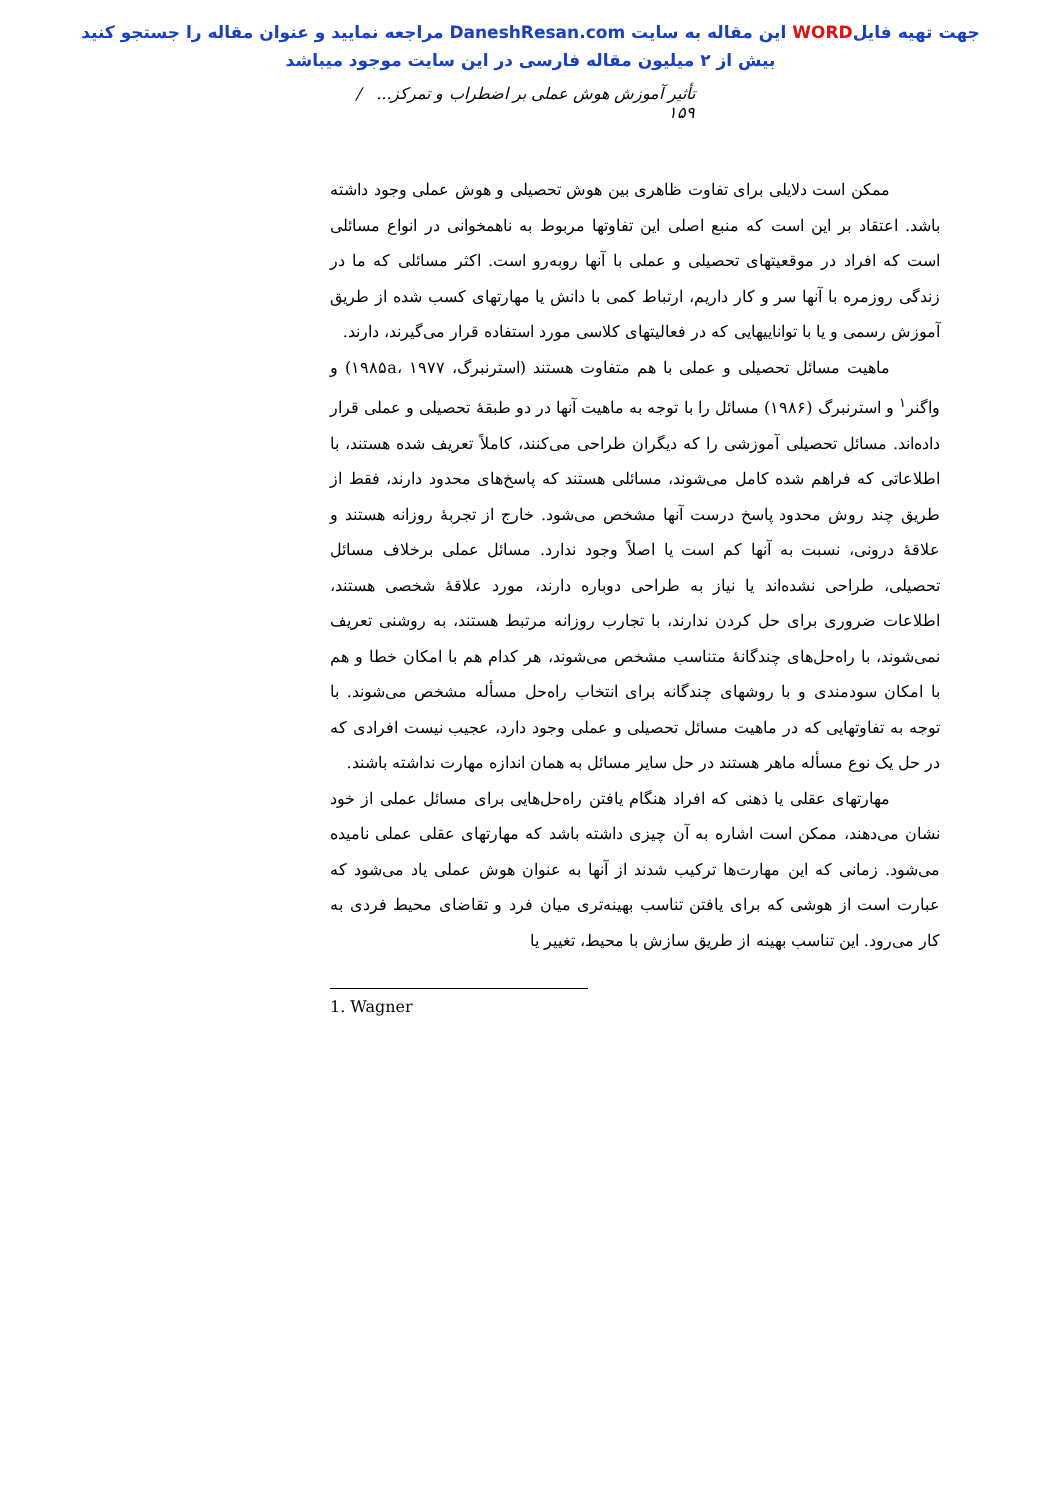جهت تهیه فایلWORD این مقاله به سایت DaneshResan.com مراجعه نمایید و عنوان مقاله را جستجو کنید
بیش از ۲ میلیون مقاله فارسی در این سایت موجود میباشد
تأثیر آموزش هوش عملی بر اضطراب و تمرکز... / ۱۵۹
ممکن است دلایلی برای تفاوت ظاهری بین هوش تحصیلی و هوش عملی وجود داشته باشد. اعتقاد بر این است که منبع اصلی این تفاوتها مربوط به ناهمخوانی در انواع مسائلی است که افراد در موقعیتهای تحصیلی و عملی با آنها روبه‌رو است. اکثر مسائلی که ما در زندگی روزمره با آنها سر و کار داریم، ارتباط کمی با دانش یا مهارتهای کسب شده از طریق آموزش رسمی و یا با تواناییهایی که در فعالیتهای کلاسی مورد استفاده قرار می‌گیرند، دارند.
ماهیت مسائل تحصیلی و عملی با هم متفاوت هستند (استرنبرگ، ۱۹۸۵a، ۱۹۷۷) و واگنر<sup>۱</sup> و استرنبرگ (۱۹۸۶) مسائل را با توجه به ماهیت آنها در دو طبقهٔ تحصیلی و عملی قرار داده‌اند. مسائل تحصیلی آموزشی را که دیگران طراحی می‌کنند، کاملاً تعریف شده هستند، با اطلاعاتی که فراهم شده کامل می‌شوند، مسائلی هستند که پاسخ‌های محدود دارند، فقط از طریق چند روش محدود پاسخ درست آنها مشخص می‌شود. خارج از تجربهٔ روزانه هستند و علاقهٔ درونی، نسبت به آنها کم است یا اصلاً وجود ندارد. مسائل عملی برخلاف مسائل تحصیلی، طراحی نشده‌اند یا نیاز به طراحی دوباره دارند، مورد علاقهٔ شخصی هستند، اطلاعات ضروری برای حل کردن ندارند، با تجارب روزانه مرتبط هستند، به روشنی تعریف نمی‌شوند، با راه‌حل‌های چندگانهٔ متناسب مشخص می‌شوند، هر کدام هم با امکان خطا و هم با امکان سودمندی و با روشهای چندگانه برای انتخاب راه‌حل مسأله مشخص می‌شوند. با توجه به تفاوتهایی که در ماهیت مسائل تحصیلی و عملی وجود دارد، عجیب نیست افرادی که در حل یک نوع مسأله ماهر هستند در حل سایر مسائل به همان اندازه مهارت نداشته باشند.
مهارتهای عقلی یا ذهنی که افراد هنگام یافتن راه‌حل‌هایی برای مسائل عملی از خود نشان می‌دهند، ممکن است اشاره به آن چیزی داشته باشد که مهارتهای عقلی عملی نامیده می‌شود. زمانی که این مهارت‌ها ترکیب شدند از آنها به عنوان هوش عملی یاد می‌شود که عبارت است از هوشی که برای یافتن تناسب بهینه‌تری میان فرد و تقاضای محیط فردی به کار می‌رود. این تناسب بهینه از طریق سازش با محیط، تغییر یا
1. Wagner